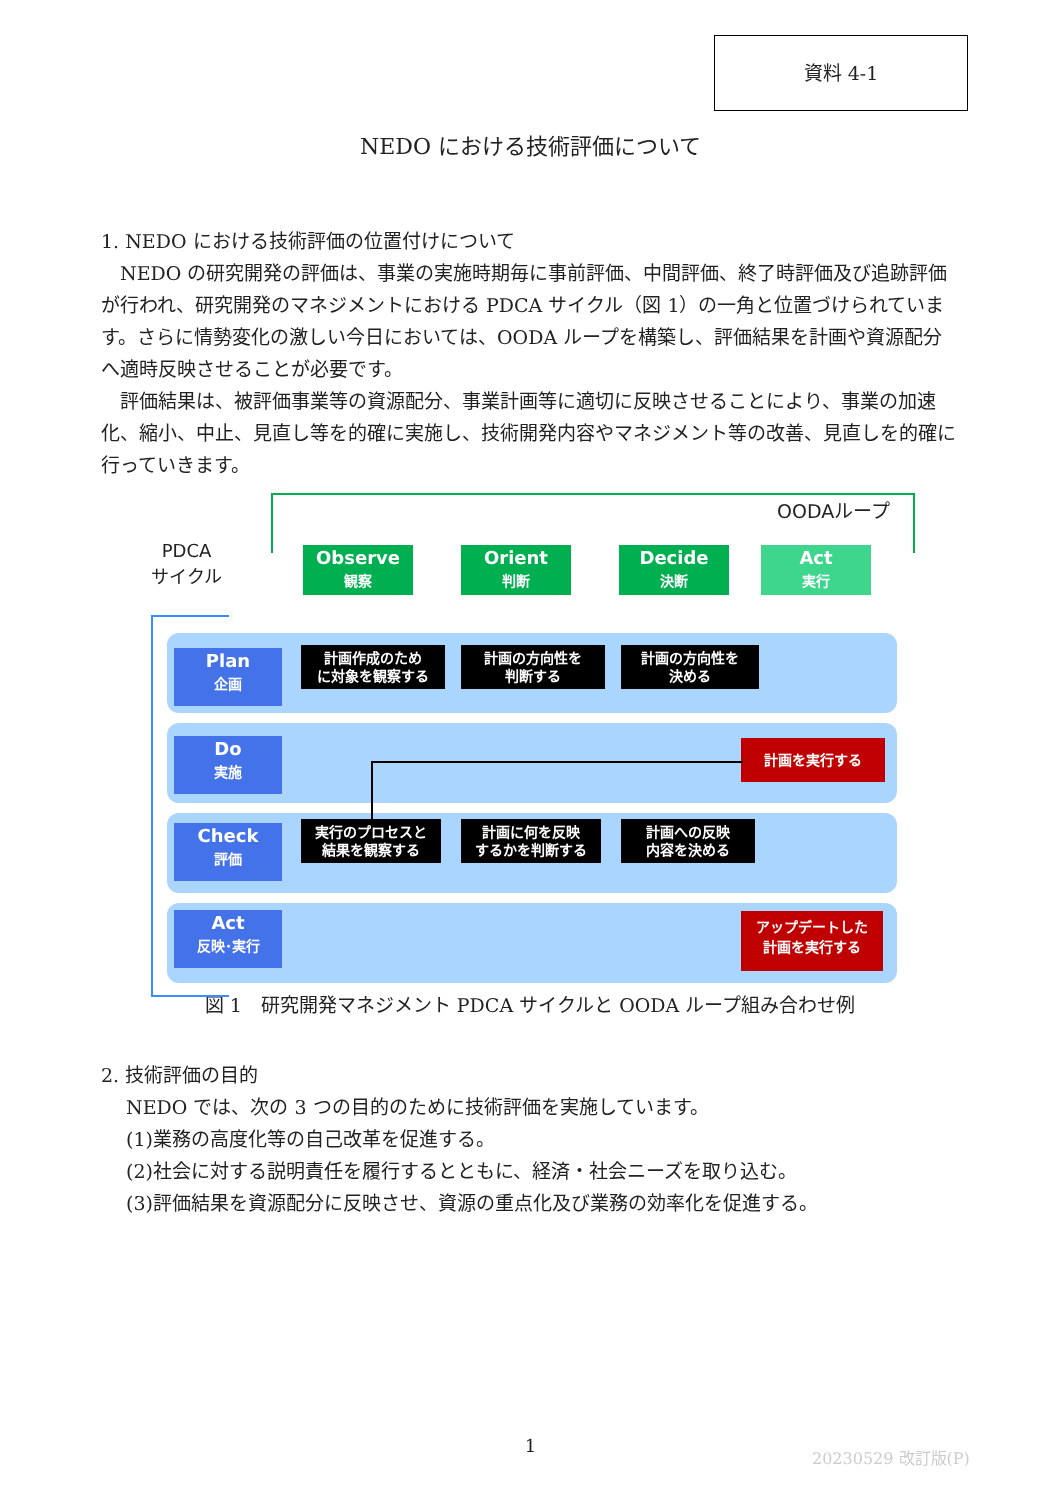資料 4-1
NEDO における技術評価について
1. NEDO における技術評価の位置付けについて
NEDO の研究開発の評価は、事業の実施時期毎に事前評価、中間評価、終了時評価及び追跡評価が行われ、研究開発のマネジメントにおける PDCA サイクル（図 1）の一角と位置づけられています。さらに情勢変化の激しい今日においては、OODA ループを構築し、評価結果を計画や資源配分へ適時反映させることが必要です。
評価結果は、被評価事業等の資源配分、事業計画等に適切に反映させることにより、事業の加速化、縮小、中止、見直し等を的確に実施し、技術開発内容やマネジメント等の改善、見直しを的確に行っていきます。
OODAループ
PDCA
サイクル
Observe
観察
Orient
判断
Decide
決断
Act
実行
Plan
企画
Do
実施
Check
評価
Act
反映･実行
計画作成のため
に対象を観察する
計画の方向性を
判断する
計画の方向性を
決める
計画を実行する
実行のプロセスと
結果を観察する
計画に何を反映
するかを判断する
計画への反映
内容を決める
アップデートした
計画を実行する
図 1　研究開発マネジメント PDCA サイクルと OODA ループ組み合わせ例
2. 技術評価の目的
NEDO では、次の 3 つの目的のために技術評価を実施しています。
(1)業務の高度化等の自己改革を促進する。
(2)社会に対する説明責任を履行するとともに、経済・社会ニーズを取り込む。
(3)評価結果を資源配分に反映させ、資源の重点化及び業務の効率化を促進する。
1 20230529 改訂版(P)